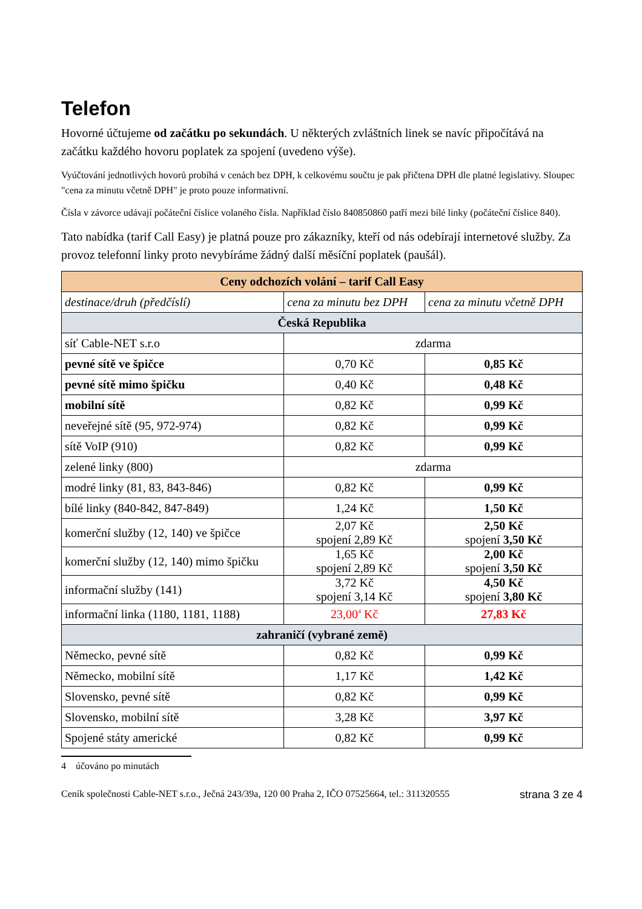Telefon
Hovorné účtujeme od začátku po sekundách. U některých zvláštních linek se navíc připočítává na začátku každého hovoru poplatek za spojení (uvedeno výše).
Vyúčtování jednotlivých hovorů probíhá v cenách bez DPH, k celkovému součtu je pak přičtena DPH dle platné legislativy. Sloupec "cena za minutu včetně DPH" je proto pouze informativní.
Čísla v závorce udávají počáteční číslice volaného čísla. Například číslo 840850860 patří mezi bílé linky (počáteční číslice 840).
Tato nabídka (tarif Call Easy) je platná pouze pro zákazníky, kteří od nás odebírají internetové služby. Za provoz telefonní linky proto nevybíráme žádný další měsíční poplatek (paušál).
| Ceny odchozích volání – tarif Call Easy | | |
| --- | --- | --- |
| destinace/druh (předčíslí) | cena za minutu bez DPH | cena za minutu včetně DPH |
| Česká Republika | | |
| síť Cable-NET s.r.o | zdarma | |
| pevné sítě ve špičce | 0,70 Kč | 0,85 Kč |
| pevné sítě mimo špičku | 0,40 Kč | 0,48 Kč |
| mobilní sítě | 0,82 Kč | 0,99 Kč |
| neveřejné sítě (95, 972-974) | 0,82 Kč | 0,99 Kč |
| sítě VoIP (910) | 0,82 Kč | 0,99 Kč |
| zelené linky (800) | zdarma | |
| modré linky (81, 83, 843-846) | 0,82 Kč | 0,99 Kč |
| bílé linky (840-842, 847-849) | 1,24 Kč | 1,50 Kč |
| komerční služby (12, 140) ve špičce | 2,07 Kč spojení 2,89 Kč | 2,50 Kč spojení 3,50 Kč |
| komerční služby (12, 140) mimo špičku | 1,65 Kč spojení 2,89 Kč | 2,00 Kč spojení 3,50 Kč |
| informační služby (141) | 3,72 Kč spojení 3,14 Kč | 4,50 Kč spojení 3,80 Kč |
| informační linka (1180, 1181, 1188) | 23,00<sup>4</sup> Kč | 27,83 Kč |
| zahraničí (vybrané země) | | |
| Německo, pevné sítě | 0,82 Kč | 0,99 Kč |
| Německo, mobilní sítě | 1,17 Kč | 1,42 Kč |
| Slovensko, pevné sítě | 0,82 Kč | 0,99 Kč |
| Slovensko, mobilní sítě | 3,28 Kč | 3,97 Kč |
| Spojené státy americké | 0,82 Kč | 0,99 Kč |
4 účováno po minutách
Ceník společnosti Cable-NET s.r.o., Ječná 243/39a, 120 00 Praha 2, IČO 07525664, tel.: 311320555 strana 3 ze 4